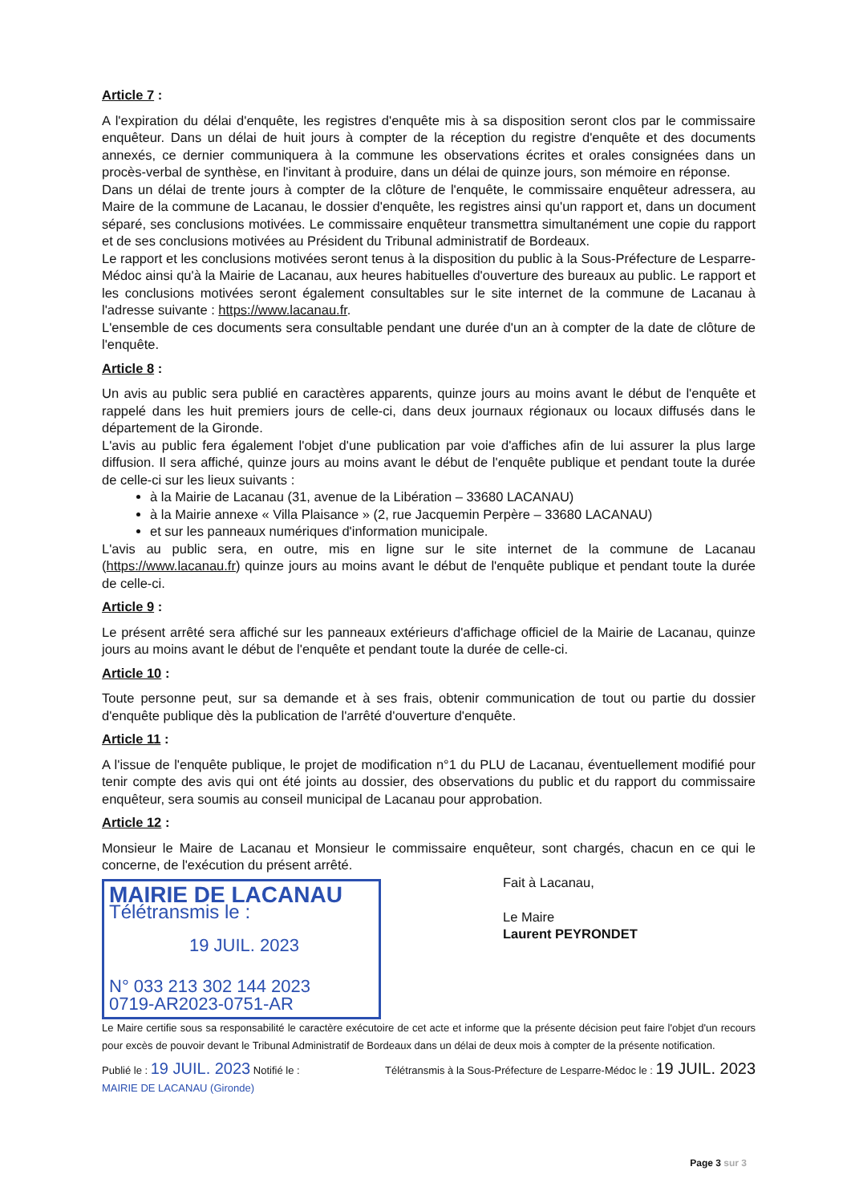Article 7 :
A l'expiration du délai d'enquête, les registres d'enquête mis à sa disposition seront clos par le commissaire enquêteur. Dans un délai de huit jours à compter de la réception du registre d'enquête et des documents annexés, ce dernier communiquera à la commune les observations écrites et orales consignées dans un procès-verbal de synthèse, en l'invitant à produire, dans un délai de quinze jours, son mémoire en réponse.
Dans un délai de trente jours à compter de la clôture de l'enquête, le commissaire enquêteur adressera, au Maire de la commune de Lacanau, le dossier d'enquête, les registres ainsi qu'un rapport et, dans un document séparé, ses conclusions motivées. Le commissaire enquêteur transmettra simultanément une copie du rapport et de ses conclusions motivées au Président du Tribunal administratif de Bordeaux.
Le rapport et les conclusions motivées seront tenus à la disposition du public à la Sous-Préfecture de Lesparre-Médoc ainsi qu'à la Mairie de Lacanau, aux heures habituelles d'ouverture des bureaux au public. Le rapport et les conclusions motivées seront également consultables sur le site internet de la commune de Lacanau à l'adresse suivante : https://www.lacanau.fr.
L'ensemble de ces documents sera consultable pendant une durée d'un an à compter de la date de clôture de l'enquête.
Article 8 :
Un avis au public sera publié en caractères apparents, quinze jours au moins avant le début de l'enquête et rappelé dans les huit premiers jours de celle-ci, dans deux journaux régionaux ou locaux diffusés dans le département de la Gironde.
L'avis au public fera également l'objet d'une publication par voie d'affiches afin de lui assurer la plus large diffusion. Il sera affiché, quinze jours au moins avant le début de l'enquête publique et pendant toute la durée de celle-ci sur les lieux suivants :
à la Mairie de Lacanau (31, avenue de la Libération – 33680 LACANAU)
à la Mairie annexe « Villa Plaisance » (2, rue Jacquemin Perpère – 33680 LACANAU)
et sur les panneaux numériques d'information municipale.
L'avis au public sera, en outre, mis en ligne sur le site internet de la commune de Lacanau (https://www.lacanau.fr) quinze jours au moins avant le début de l'enquête publique et pendant toute la durée de celle-ci.
Article 9 :
Le présent arrêté sera affiché sur les panneaux extérieurs d'affichage officiel de la Mairie de Lacanau, quinze jours au moins avant le début de l'enquête et pendant toute la durée de celle-ci.
Article 10 :
Toute personne peut, sur sa demande et à ses frais, obtenir communication de tout ou partie du dossier d'enquête publique dès la publication de l'arrêté d'ouverture d'enquête.
Article 11 :
A l'issue de l'enquête publique, le projet de modification n°1 du PLU de Lacanau, éventuellement modifié pour tenir compte des avis qui ont été joints au dossier, des observations du public et du rapport du commissaire enquêteur, sera soumis au conseil municipal de Lacanau pour approbation.
Article 12 :
Monsieur le Maire de Lacanau et Monsieur le commissaire enquêteur, sont chargés, chacun en ce qui le concerne, de l'exécution du présent arrêté.
MAIRIE DE LACANAU
Télétransmis le :
19 JUIL. 2023
N° 033 213 302 144 2023
0719-AR2023-0751-AR
Fait à Lacanau,
Le Maire
Laurent PEYRONDET
Le Maire certifie sous sa responsabilité le caractère exécutoire de cet acte et informe que la présente décision peut faire l'objet d'un recours pour excès de pouvoir devant le Tribunal Administratif de Bordeaux dans un délai de deux mois à compter de la présente notification.
Publié le : 19 JUIL. 2023 Notifié le : Télétransmis à la Sous-Préfecture de Lesparre-Médoc le : 19 JUIL. 2023
MAIRIE DE LACANAU (Gironde)
Page 3 sur 3